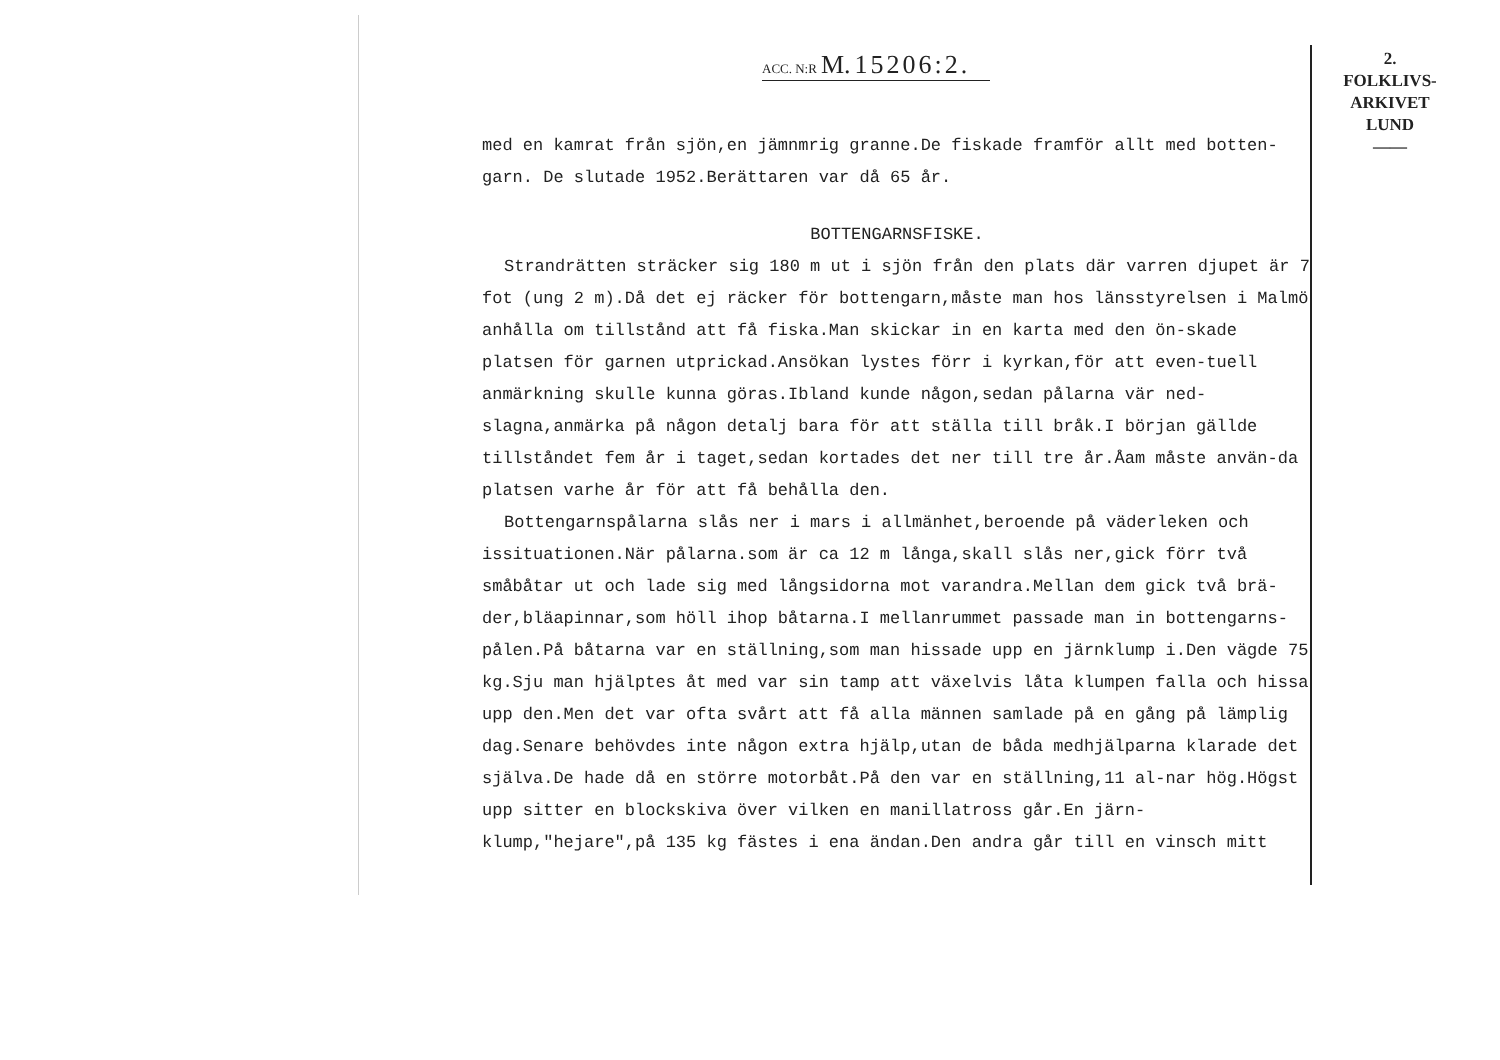ACC. N:R M. 15206:2.
2.
FOLKLIVS-
ARKIVET
LUND
——
med en kamrat från sjön,en jämnmrig granne.De fiskade framför allt med botten-garn. De slutade 1952.Berättaren var då 65 år.
BOTTENGARNSFISKE.
Strandrätten sträcker sig 180 m ut i sjön från den plats där varren djupet är 7 fot (ung 2 m).Då det ej räcker för bottengarn,måste man hos länsstyrelsen i Malmö anhålla om tillstånd att få fiska.Man skickar in en karta med den ön-skade platsen för garnen utprickad.Ansökan lystes förr i kyrkan,för att even-tuell anmärkning skulle kunna göras.Ibland kunde någon,sedan pålarna vär ned-slagna,anmärka på någon detalj bara för att ställa till bråk.I början gällde tillståndet fem år i taget,sedan kortades det ner till tre år.Åam måste använ-da platsen varhe år för att få behålla den.
Bottengarnspålarna slås ner i mars i allmänhet,beroende på väderleken och issituationen.När pålarna.som är ca 12 m långa,skall slås ner,gick förr två småbåtar ut och lade sig med långsidorna mot varandra.Mellan dem gick två brä-der,bläapinnar,som höll ihop båtarna.I mellanrummet passade man in bottengarns-pålen.På båtarna var en ställning,som man hissade upp en järnklump i.Den vägde 75 kg.Sju man hjälptes åt med var sin tamp att växelvis låta klumpen falla och hissa upp den.Men det var ofta svårt att få alla männen samlade på en gång på lämplig dag.Senare behövdes inte någon extra hjälp,utan de båda medhjälparna klarade det själva.De hade då en större motorbåt.På den var en ställning,11 al-nar hög.Högst upp sitter en blockskiva över vilken en manillatross går.En järn-klump,"hejare",på 135 kg fästes i ena ändan.Den andra går till en vinsch mitt